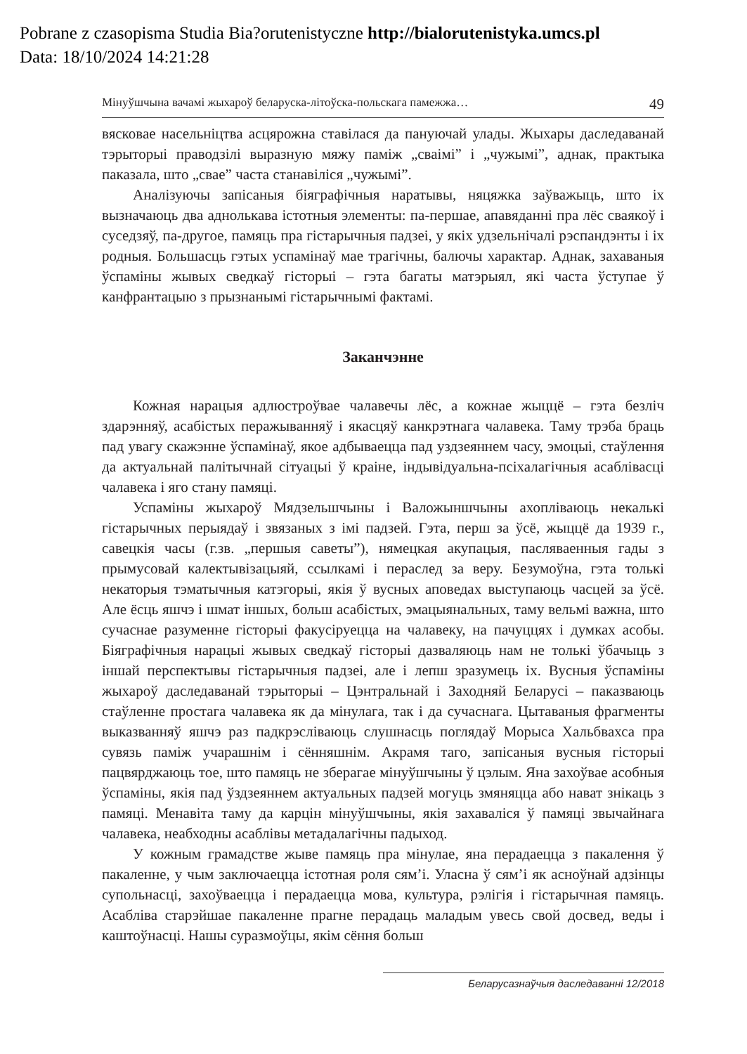Pobrane z czasopisma Studia Bia?orutenistyczne http://bialorutenistyka.umcs.pl
Data: 18/10/2024 14:21:28
Мінуўшчына вачамі жыхароў беларуска-літоўска-польскага памежжа… 49
вясковае насельніцтва асцярожна ставілася да пануючай улады. Жыхары даследаванай тэрыторыі праводзілі выразную мяжу паміж „сваімі” і „чужымі”, аднак, практыка паказала, што „свае” часта станавіліся „чужымі”.
Аналізуючы запісаныя біяграфічныя наратывы, няцяжка заўважыць, што іх вызначаюць два аднолькава істотныя элементы: па-першае, апавяданні пра лёс сваякоў і суседзяў, па-другое, памяць пра гістарычныя падзеі, у якіх удзельнічалі рэспандэнты і іх родныя. Большасць гэтых успамінаў мае трагічны, балючы характар. Аднак, захаваныя ўспаміны жывых сведкаў гісторыі – гэта багаты матэрыял, які часта ўступае ў канфрантацыю з прызнанымі гістарычнымі фактамі.
Заканчэнне
Кожная нарацыя адлюстроўвае чалавечы лёс, а кожнае жыццё – гэта безліч здарэнняў, асабістых перажыванняў і якасцяў канкрэтнага чалавека. Таму трэба браць пад увагу скажэнне ўспамінаў, якое адбываецца пад уздзеяннем часу, эмоцыі, стаўлення да актуальнай палітычнай сітуацыі ў краіне, індывідуальна-псіхалагічныя асаблівасці чалавека і яго стану памяці.
Успаміны жыхароў Мядзельшчыны і Валожыншчыны ахопліваюць некалькі гістарычных перыядаў і звязаных з імі падзей. Гэта, перш за ўсё, жыццё да 1939 г., савецкія часы (г.зв. „першыя саветы”), нямецкая акупацыя, пасляваенныя гады з прымусовай калектывізацыяй, ссылкамі і пераслед за веру. Безумоўна, гэта толькі некаторыя тэматычныя катэгорыі, якія ў вусных аповедах выступаюць часцей за ўсё. Але ёсць яшчэ і шмат іншых, больш асабістых, эмацыянальных, таму вельмі важна, што сучаснае разуменне гісторыі факусіруецца на чалавеку, на пачуццях і думках асобы. Біяграфічныя нарацыі жывых сведкаў гісторыі дазваляюць нам не толькі ўбачыць з іншай перспектывы гістарычныя падзеі, але і лепш зразумець іх. Вусныя ўспаміны жыхароў даследаванай тэрыторыі – Цэнтральнай і Заходняй Беларусі – паказваюць стаўленне простага чалавека як да мінулага, так і да сучаснага. Цытаваныя фрагменты выказванняў яшчэ раз падкрэсліваюць слушнасць поглядаў Морыса Хальбвахса пра сувязь паміж учарашнім і сённяшнім. Акрамя таго, запісаныя вусныя гісторыі пацвярджаюць тое, што памяць не зберагае мінуўшчыны ў цэлым. Яна захоўвае асобныя ўспаміны, якія пад ўздзеяннем актуальных падзей могуць змяняцца або нават знікаць з памяці. Менавіта таму да карцін мінуўшчыны, якія захаваліся ў памяці звычайнага чалавека, неабходны асаблівы метадалагічны падыход.
У кожным грамадстве жыве памяць пра мінулае, яна перадаецца з пакалення ў пакаленне, у чым заключаецца істотная роля сям’і. Уласна ў сям’і як асноўнай адзінцы супольнасці, захоўваецца і перадаецца мова, культура, рэлігія і гістарычная памяць. Асабліва старэйшае пакаленне прагне перадаць маладым увесь свой досвед, веды і каштоўнасці. Нашы суразмоўцы, якім сёння больш
Беларусазнаўчыя даследаванні 12/2018